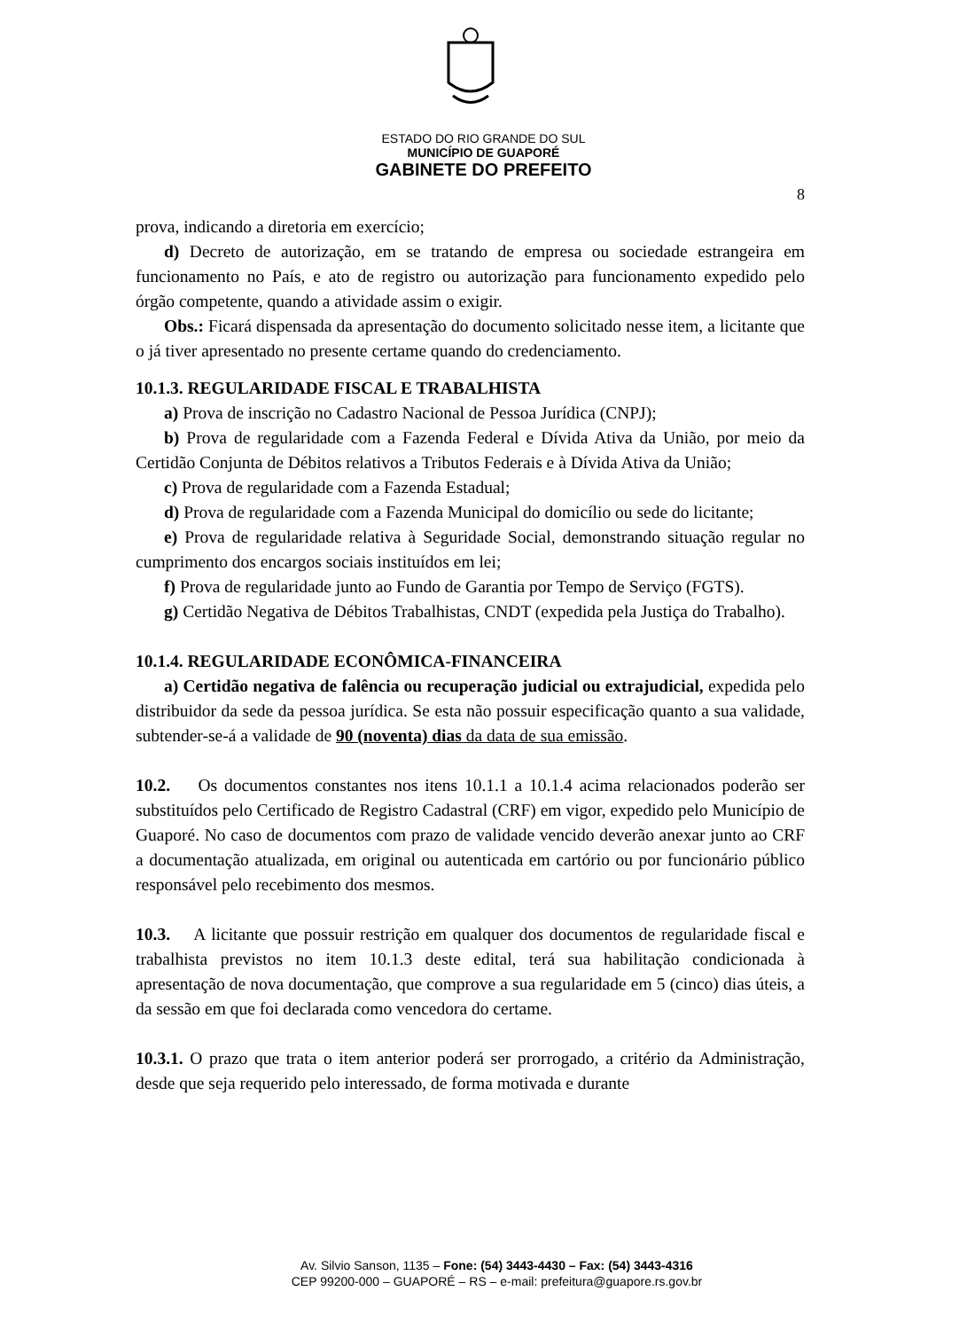ESTADO DO RIO GRANDE DO SUL
MUNICÍPIO DE GUAPORÉ
GABINETE DO PREFEITO
8
prova, indicando a diretoria em exercício;
d) Decreto de autorização, em se tratando de empresa ou sociedade estrangeira em funcionamento no País, e ato de registro ou autorização para funcionamento expedido pelo órgão competente, quando a atividade assim o exigir.
Obs.: Ficará dispensada da apresentação do documento solicitado nesse item, a licitante que o já tiver apresentado no presente certame quando do credenciamento.
10.1.3. REGULARIDADE FISCAL E TRABALHISTA
a) Prova de inscrição no Cadastro Nacional de Pessoa Jurídica (CNPJ);
b) Prova de regularidade com a Fazenda Federal e Dívida Ativa da União, por meio da Certidão Conjunta de Débitos relativos a Tributos Federais e à Dívida Ativa da União;
c) Prova de regularidade com a Fazenda Estadual;
d) Prova de regularidade com a Fazenda Municipal do domicílio ou sede do licitante;
e) Prova de regularidade relativa à Seguridade Social, demonstrando situação regular no cumprimento dos encargos sociais instituídos em lei;
f) Prova de regularidade junto ao Fundo de Garantia por Tempo de Serviço (FGTS).
g) Certidão Negativa de Débitos Trabalhistas, CNDT (expedida pela Justiça do Trabalho).
10.1.4. REGULARIDADE ECONÔMICA-FINANCEIRA
a) Certidão negativa de falência ou recuperação judicial ou extrajudicial, expedida pelo distribuidor da sede da pessoa jurídica. Se esta não possuir especificação quanto a sua validade, subtender-se-á a validade de 90 (noventa) dias da data de sua emissão.
10.2. Os documentos constantes nos itens 10.1.1 a 10.1.4 acima relacionados poderão ser substituídos pelo Certificado de Registro Cadastral (CRF) em vigor, expedido pelo Município de Guaporé. No caso de documentos com prazo de validade vencido deverão anexar junto ao CRF a documentação atualizada, em original ou autenticada em cartório ou por funcionário público responsável pelo recebimento dos mesmos.
10.3. A licitante que possuir restrição em qualquer dos documentos de regularidade fiscal e trabalhista previstos no item 10.1.3 deste edital, terá sua habilitação condicionada à apresentação de nova documentação, que comprove a sua regularidade em 5 (cinco) dias úteis, a da sessão em que foi declarada como vencedora do certame.
10.3.1. O prazo que trata o item anterior poderá ser prorrogado, a critério da Administração, desde que seja requerido pelo interessado, de forma motivada e durante
Av. Silvio Sanson, 1135 – Fone: (54) 3443-4430 – Fax: (54) 3443-4316
CEP 99200-000 – GUAPORÉ – RS – e-mail: prefeitura@guapore.rs.gov.br